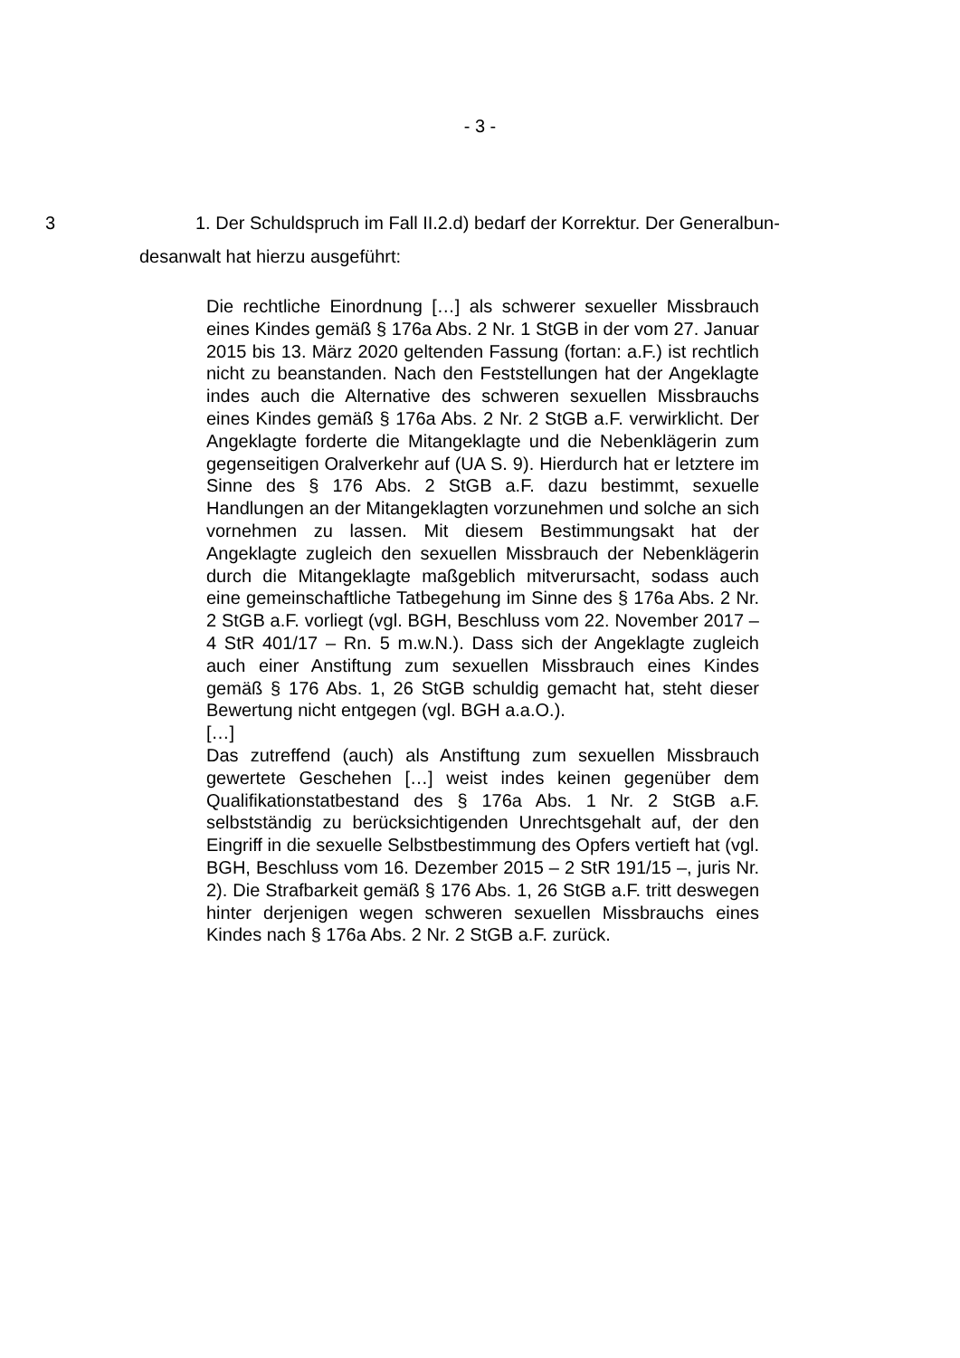- 3 -
3
1. Der Schuldspruch im Fall II.2.d) bedarf der Korrektur. Der Generalbun­desanwalt hat hierzu ausgeführt:
Die rechtliche Einordnung […] als schwerer sexueller Miss­brauch eines Kindes gemäß § 176a Abs. 2 Nr. 1 StGB in der vom 27. Januar 2015 bis 13. März 2020 geltenden Fassung (fortan: a.F.) ist rechtlich nicht zu beanstanden. Nach den Feststellungen hat der Angeklagte indes auch die Alternative des schweren se­xuellen Missbrauchs eines Kindes gemäß § 176a Abs. 2 Nr. 2 StGB a.F. verwirklicht. Der Angeklagte forderte die Mitange­klagte und die Nebenklägerin zum gegenseitigen Oralverkehr auf (UA S. 9). Hierdurch hat er letztere im Sinne des § 176 Abs. 2 StGB a.F. dazu bestimmt, sexuelle Handlungen an der Mitange­klagten vorzunehmen und solche an sich vornehmen zu lassen. Mit diesem Bestimmungsakt hat der Angeklagte zugleich den se­xuellen Missbrauch der Nebenklägerin durch die Mitangeklagte maßgeblich mitverursacht, sodass auch eine gemeinschaftliche Tatbegehung im Sinne des § 176a Abs. 2 Nr. 2 StGB a.F. vorliegt (vgl. BGH, Beschluss vom 22. November 2017 – 4 StR 401/17 – Rn. 5 m.w.N.). Dass sich der Angeklagte zugleich auch einer An­stiftung zum sexuellen Missbrauch eines Kindes gemäß § 176 Abs. 1, 26 StGB schuldig gemacht hat, steht dieser Bewertung nicht entgegen (vgl. BGH a.a.O.).
[…]
Das zutreffend (auch) als Anstiftung zum sexuellen Missbrauch gewertete Geschehen […] weist indes keinen gegenüber dem Qualifikationstatbestand des § 176a Abs. 1 Nr. 2 StGB a.F. selbstständig zu berücksichtigenden Unrechtsgehalt auf, der den Eingriff in die sexuelle Selbstbestimmung des Opfers vertieft hat (vgl. BGH, Beschluss vom 16. Dezember 2015 – 2 StR 191/15 –, juris Nr. 2). Die Strafbarkeit gemäß § 176 Abs. 1, 26 StGB a.F. tritt deswegen hinter derjenigen wegen schweren sexuellen Missbrauchs eines Kindes nach § 176a Abs. 2 Nr. 2 StGB a.F. zurück.